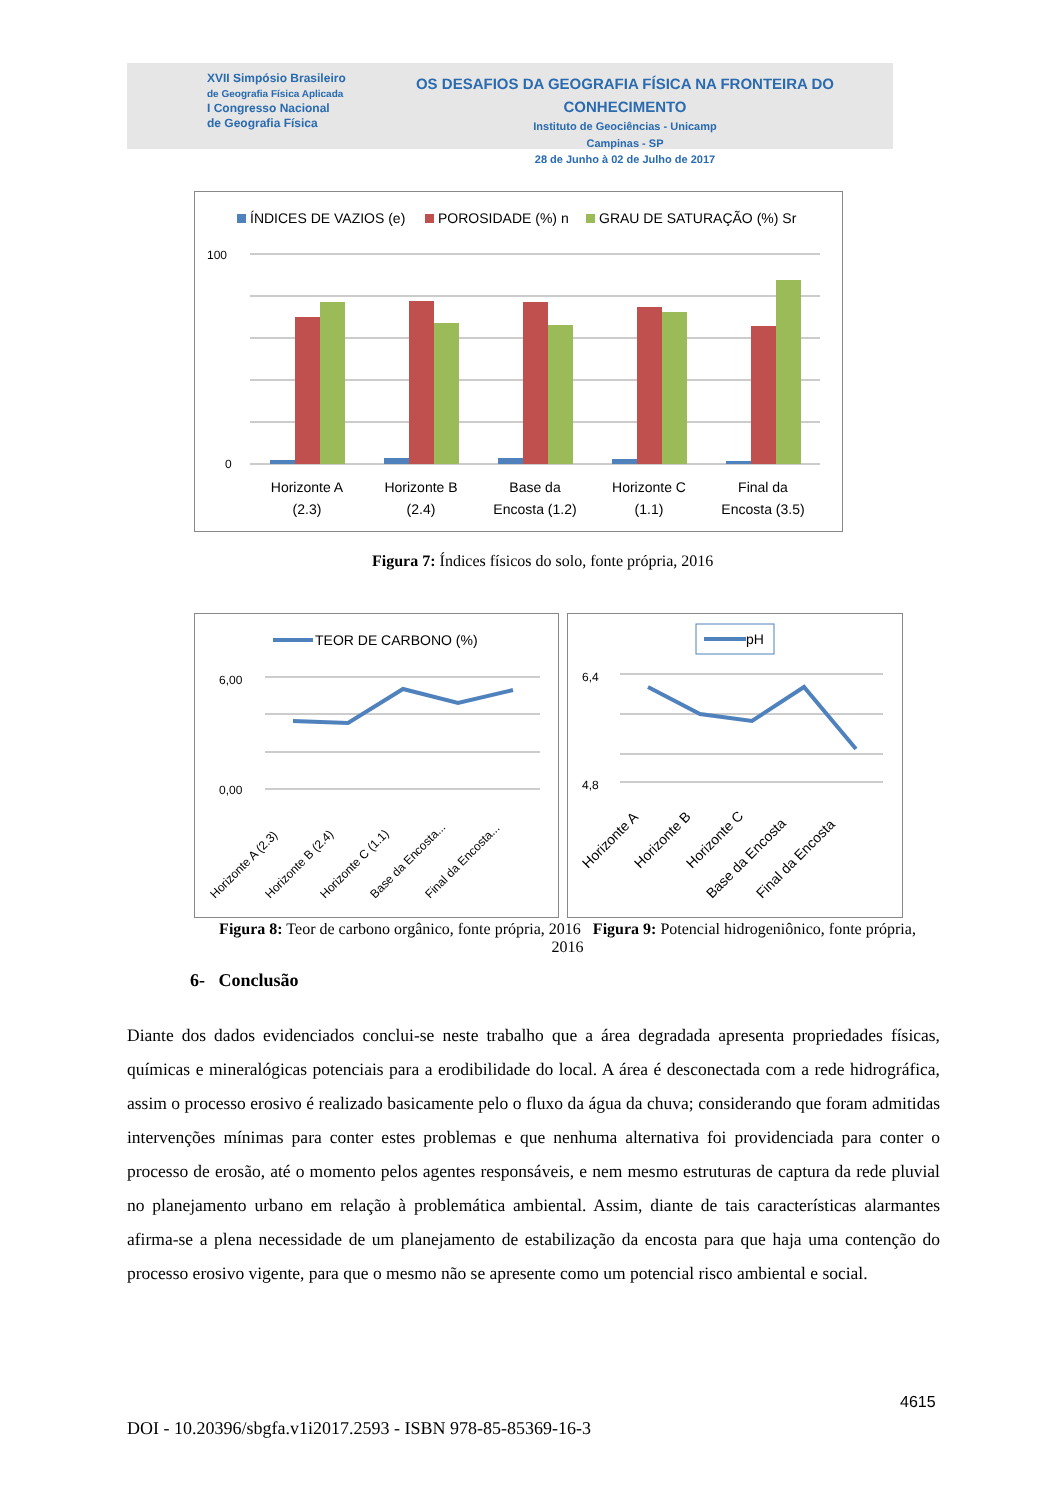XVII Simpósio Brasileiro
de Geografia Física Aplicada
I Congresso Nacional
de Geografia Física
OS DESAFIOS DA GEOGRAFIA FÍSICA NA FRONTEIRA DO CONHECIMENTO
Instituto de Geociências - Unicamp
Campinas - SP
28 de Junho à 02 de Julho de 2017
ÍNDICES DE VAZIOS (e)
POROSIDADE (%) n
GRAU DE SATURAÇÃO (%) Sr
100
0
Horizonte A
(2.3)
Horizonte B
(2.4)
Base da
Encosta (1.2)
Horizonte C
(1.1)
Final da
Encosta (3.5)
Figura 7: Índices físicos do solo, fonte própria, 2016
TEOR DE CARBONO (%)
6,00
0,00
Horizonte A (2.3)
Horizonte B (2.4)
Horizonte C (1.1)
Base da Encosta...
Final da Encosta...
pH
6,4
4,8
Horizonte A
Horizonte B
Horizonte C
Base da Encosta
Final da Encosta
Figura 8: Teor de carbono orgânico, fonte própria, 2016 Figura 9: Potencial hidrogeniônico, fonte própria, 2016
6- Conclusão
Diante dos dados evidenciados conclui-se neste trabalho que a área degradada apresenta propriedades físicas, químicas e mineralógicas potenciais para a erodibilidade do local. A área é desconectada com a rede hidrográfica, assim o processo erosivo é realizado basicamente pelo o fluxo da água da chuva; considerando que foram admitidas intervenções mínimas para conter estes problemas e que nenhuma alternativa foi providenciada para conter o processo de erosão, até o momento pelos agentes responsáveis, e nem mesmo estruturas de captura da rede pluvial no planejamento urbano em relação à problemática ambiental. Assim, diante de tais características alarmantes afirma-se a plena necessidade de um planejamento de estabilização da encosta para que haja uma contenção do processo erosivo vigente, para que o mesmo não se apresente como um potencial risco ambiental e social.
4615
DOI - 10.20396/sbgfa.v1i2017.2593 - ISBN 978-85-85369-16-3